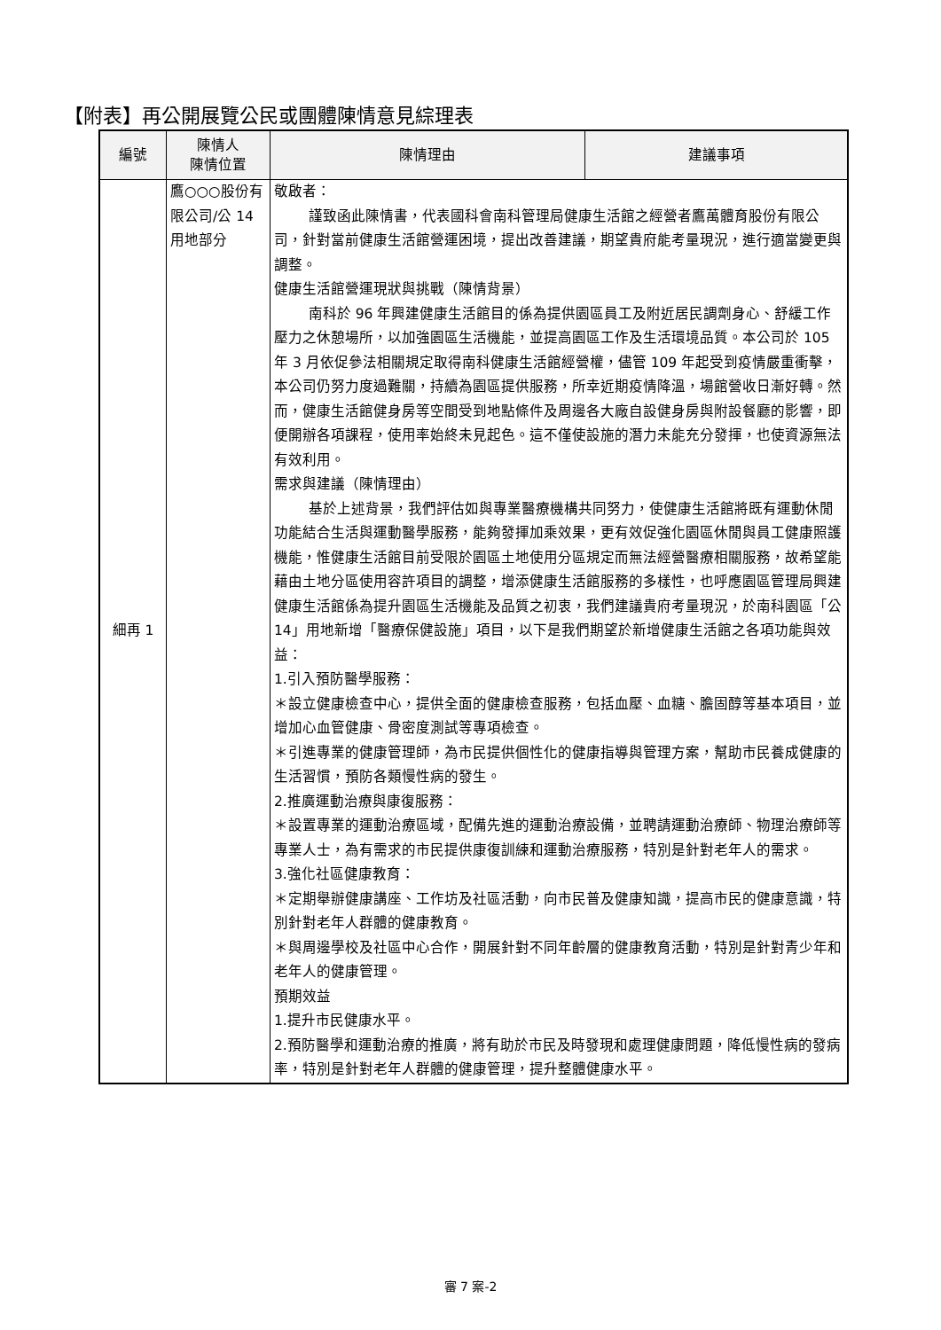【附表】再公開展覽公民或團體陳情意見綜理表
| 編號 | 陳情人 陳情位置 | 陳情理由 | 建議事項 |
| --- | --- | --- | --- |
| 細再 1 | 鷹○○○股份有限公司/公 14 用地部分 | 敬啟者： 謹致函此陳情書，代表國科會南科管理局健康生活館之經營者鷹萬體育股份有限公司，針對當前健康生活館營運困境，提出改善建議，期望貴府能考量現況，進行適當變更與調整。 健康生活館營運現狀與挑戰（陳情背景） 南科於 96 年興建健康生活館目的係為提供園區員工及附近居民調劑身心、舒緩工作壓力之休憩場所，以加強園區生活機能，並提高園區工作及生活環境品質。本公司於 105 年 3 月依促參法相關規定取得南科健康生活館經營權，儘管 109 年起受到疫情嚴重衝擊，本公司仍努力度過難關，持續為園區提供服務，所幸近期疫情降溫，場館營收日漸好轉。然而，健康生活館健身房等空間受到地點條件及周邊各大廠自設健身房與附設餐廳的影響，即便開辦各項課程，使用率始終未見起色。這不僅使設施的潛力未能充分發揮，也使資源無法有效利用。 需求與建議（陳情理由） 基於上述背景，我們評估如與專業醫療機構共同努力，使健康生活館將既有運動休閒功能結合生活與運動醫學服務，能夠發揮加乘效果，更有效促強化園區休閒與員工健康照護機能，惟健康生活館目前受限於園區土地使用分區規定而無法經營醫療相關服務，故希望能藉由土地分區使用容許項目的調整，增添健康生活館服務的多樣性，也呼應園區管理局興建健康生活館係為提升園區生活機能及品質之初衷，我們建議貴府考量現況，於南科園區「公 14」用地新增「醫療保健設施」項目，以下是我們期望於新增健康生活館之各項功能與效益： 1.引入預防醫學服務： ＊設立健康檢查中心，提供全面的健康檢查服務，包括血壓、血糖、膽固醇等基本項目，並增加心血管健康、骨密度測試等專項檢查。 ＊引進專業的健康管理師，為市民提供個性化的健康指導與管理方案，幫助市民養成健康的生活習慣，預防各類慢性病的發生。 2.推廣運動治療與康復服務： ＊設置專業的運動治療區域，配備先進的運動治療設備，並聘請運動治療師、物理治療師等專業人士，為有需求的市民提供康復訓練和運動治療服務，特別是針對老年人的需求。 3.強化社區健康教育： ＊定期舉辦健康講座、工作坊及社區活動，向市民普及健康知識，提高市民的健康意識，特別針對老年人群體的健康教育。 ＊與周邊學校及社區中心合作，開展針對不同年齡層的健康教育活動，特別是針對青少年和老年人的健康管理。 預期效益 1.提升市民健康水平。 2.預防醫學和運動治療的推廣，將有助於市民及時發現和處理健康問題，降低慢性病的發病率，特別是針對老年人群體的健康管理，提升整體健康水平。 | |
審 7 案-2